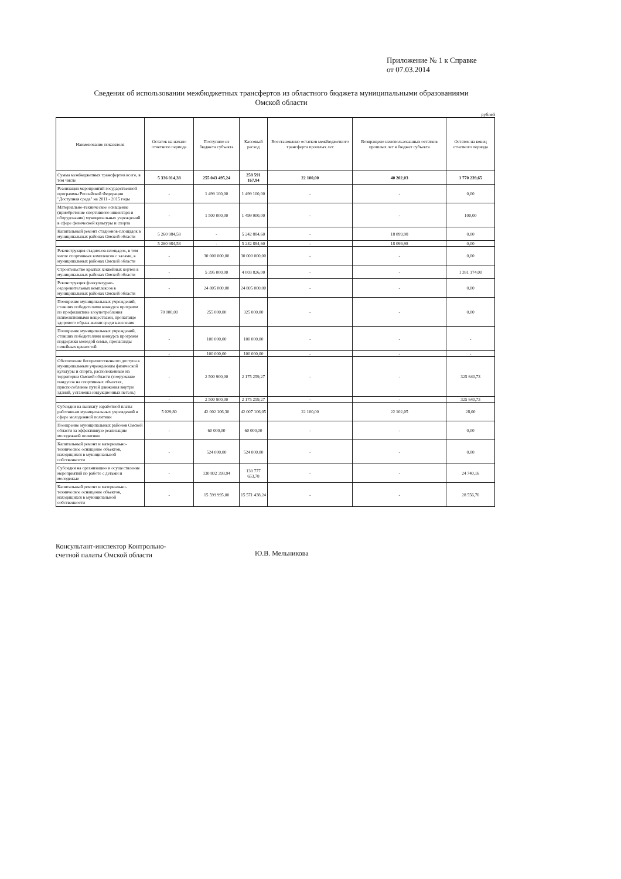Приложение № 1 к Справке
от 07.03.2014
Сведения об использовании межбюджетных трансфертов из областного бюджета муниципальными образованиями
Омской области
рублей
| Наименование показателя | Остаток на начало отчетного периода | Поступило из бюджета субъекта | Кассовый расход | Восстановлено остатков межбюджетного трансферта прошлых лет | Возвращено неиспользованных остатков прошлых лет в бюджет субъекта | Остаток на конец отчетного периода |
| --- | --- | --- | --- | --- | --- | --- |
| Сумма межбюджетных трансфертов всего, в том числе | 5 336 014,38 | 255 043 495,24 | 258 591 167,94 | 22 100,00 | 40 202,03 | 1 770 239,65 |
| Реализация мероприятий государственной программы Российской Федерации "Доступная среда" на 2011 - 2015 годы | - | 1 499 100,00 | 1 499 100,00 | - | - | 0,00 |
| Материально-техническое оснащение (приобретение спортивного инвентаря и оборудования) муниципальных учреждений в сфере физической культуры и спорта | - | 1 500 000,00 | 1 499 900,00 | - | - | 100,00 |
| Капитальный ремонт стадионов-площадок в муниципальных районах Омской области | 5 260 984,58 | - | 5 242 884,60 | - | 18 099,98 | 0,00 |
| | 5 260 984,58 | - | 5 242 884,60 | - | 18 099,98 | 0,00 |
| Реконструкция стадионов-площадок, в том числе спортивных комплексов с залами, в муниципальных районах Омской области | - | 30 000 000,00 | 30 000 000,00 | - | - | 0,00 |
| Строительство крытых хоккейных кортов в муниципальных районах Омской области | - | 5 395 000,00 | 4 003 826,00 | - | - | 1 391 174,00 |
| Реконструкция физкультурно-оздоровительных комплексов в муниципальных районах Омской области | - | 24 805 000,00 | 24 805 000,00 | - | - | 0,00 |
| Поощрение муниципальных учреждений, ставших победителями конкурса программ по профилактике злоупотребления психоактивными веществами, пропаганде здорового образа жизни среди населения | 70 000,00 | 255 000,00 | 325 000,00 | - | - | 0,00 |
| Поощрение муниципальных учреждений, ставших победителями конкурса программ поддержки молодой семьи, пропаганды семейных ценностей | - | 100 000,00 | 100 000,00 | - | - | - |
| | - | 100 000,00 | 100 000,00 | - | - | - |
| Обеспечение беспрепятственного доступа к муниципальным учреждениям физической культуры и спорта, расположенным на территории Омской области (сооружение пандусов на спортивных объектах, приспособление путей движения внутри зданий, установка индукционных петель) | - | 2 500 900,00 | 2 175 259,27 | - | - | 325 640,73 |
| | - | 2 500 900,00 | 2 175 259,27 | - | - | 325 640,73 |
| Субсидии на выплату заработной платы работникам муниципальных учреждений в сфере молодежной политики | 5 029,80 | 42 002 106,30 | 42 007 106,05 | 22 100,00 | 22 102,05 | 28,00 |
| Поощрение муниципальных районов Омской области за эффективную реализацию молодежной политики | - | 60 000,00 | 60 000,00 | - | - | 0,00 |
| Капитальный ремонт и материально-техническое оснащение объектов, находящихся в муниципальной собственности | - | 524 000,00 | 524 000,00 | - | - | 0,00 |
| Субсидии на организацию и осуществление мероприятий по работе с детьми и молодежью | - | 130 802 393,94 | 130 777 653,78 | - | - | 24 740,16 |
| Капитальный ремонт и материально-техническое оснащение объектов, находящихся в муниципальной собственности | - | 15 599 995,00 | 15 571 438,24 | - | - | 28 556,76 |
Консультант-инспектор Контрольно-
счетной палаты Омской области
Ю.В. Мельникова